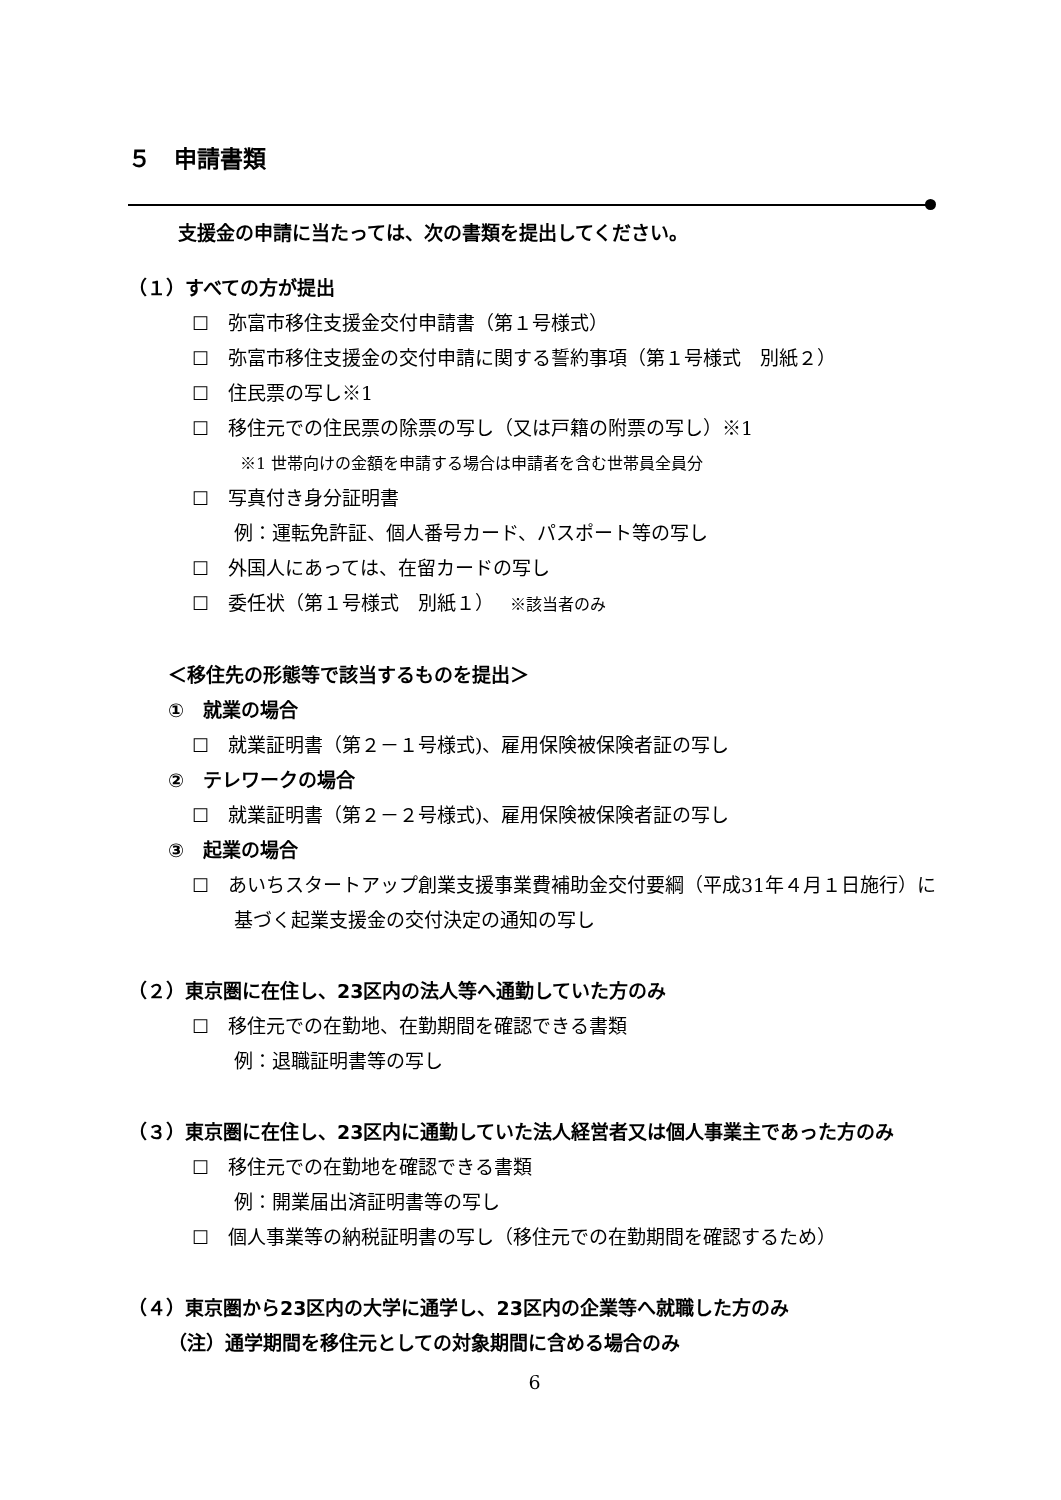５　申請書類
支援金の申請に当たっては、次の書類を提出してください。
（１）すべての方が提出
☐　弥富市移住支援金交付申請書（第１号様式）
☐　弥富市移住支援金の交付申請に関する誓約事項（第１号様式　別紙２）
☐　住民票の写し※1
☐　移住元での住民票の除票の写し（又は戸籍の附票の写し）※1
※1 世帯向けの金額を申請する場合は申請者を含む世帯員全員分
☐　写真付き身分証明書
例：運転免許証、個人番号カード、パスポート等の写し
☐　外国人にあっては、在留カードの写し
☐　委任状（第１号様式　別紙１）　 ※該当者のみ
＜移住先の形態等で該当するものを提出＞
①　就業の場合
☐　就業証明書（第２－１号様式)、雇用保険被保険者証の写し
②　テレワークの場合
☐　就業証明書（第２－２号様式)、雇用保険被保険者証の写し
③　起業の場合
☐　あいちスタートアップ創業支援事業費補助金交付要綱（平成31年４月１日施行）に基づく起業支援金の交付決定の通知の写し
（２）東京圏に在住し、23区内の法人等へ通勤していた方のみ
☐　移住元での在勤地、在勤期間を確認できる書類
例：退職証明書等の写し
（３）東京圏に在住し、23区内に通勤していた法人経営者又は個人事業主であった方のみ
☐　移住元での在勤地を確認できる書類
例：開業届出済証明書等の写し
☐　個人事業等の納税証明書の写し（移住元での在勤期間を確認するため）
（４）東京圏から23区内の大学に通学し、23区内の企業等へ就職した方のみ
（注）通学期間を移住元としての対象期間に含める場合のみ
6